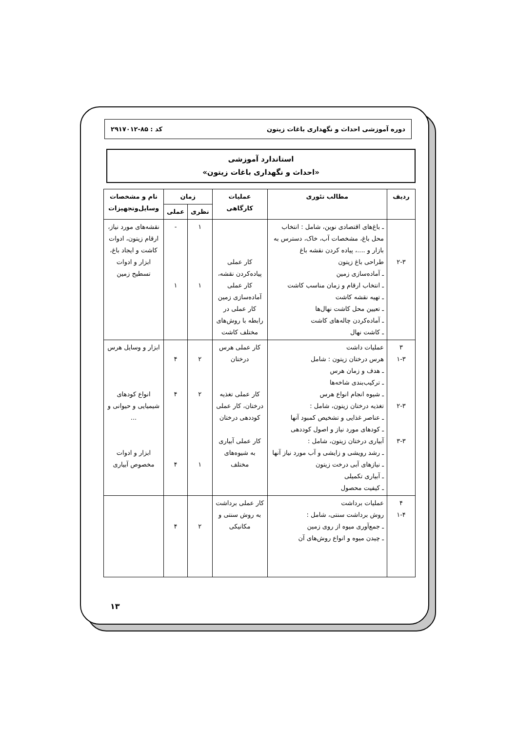دوره آموزشی احداث و نگهداری باغات زیتون کد : ۸۵-۲۹۱۷۰۱۲
استاندارد آموزشی
«احداث و نگهداری باغات زیتون»
| ردیف | مطالب تئوری | عملیات کارگاهی | زمان | | نام و مشخصات وسایل‌وتجهیزات |
| --- | --- | --- | --- | --- | --- |
| | | | نظری | عملی | |
| ۲-۳ | ـ باغ‌های اقتصادی نوین، شامل : انتخاب محل باغ، مشخصات آب، خاک، دسترس به بازار و ....، پیاده کردن نقشه باغ طراحی باغ زیتون ـ آماده‌سازی زمین ـ انتخاب ارقام و زمان مناسب کاشت ـ تهیه نقشه کاشت ـ تعیین محل کاشت نهال‌ها ـ آماده‌کردن چاله‌های کاشت ـ کاشت نهال | کار عملی پیاده‌کردن نقشه، کار عملی آماده‌سازی زمین کار عملی در رابطه با روش‌های مختلف کاشت | ۱ ۱ | - ۱ | نقشه‌های مورد نیاز، ارقام زیتون، ادوات کاشت و ایجاد باغ، ابزار و ادوات تسطیح زمین |
| ۳ ۱-۳ ۲-۳ ۳-۳ | عملیات داشت هرس درختان زیتون : شامل ـ هدف و زمان هرس ـ ترکیب‌بندی شاخه‌ها ـ شیوه انجام انواع هرس تغذیه درختان زیتون، شامل : ـ عناصر غذایی و تشخیص کمبود آنها ـ کودهای مورد نیاز و اصول کوددهی آبیاری درختان زیتون، شامل : ـ رشد رویشی و زایشی و آب مورد نیاز آنها ـ نیازهای آبی درخت زیتون ـ آبیاری تکمیلی ـ کیفیت محصول | کار عملی هرس درختان کار عملی تغذیه درختان، کار عملی کوددهی درختان کار عملی آبیاری به شیوه‌های مختلف | ۲ ۲ ۱ | ۴ ۴ ۴ | ابزار و وسایل هرس انواع کودهای شیمیایی و حیوانی و ... ابزار و ادوات مخصوص آبیاری |
| ۴ ۱-۴ | عملیات برداشت روش برداشت سنتی، شامل : ـ جمع‌آوری میوه از روی زمین ـ چیدن میوه و انواع روش‌های آن | کار عملی برداشت به روش سنتی و مکانیکی | ۲ | ۴ | |
۱۳